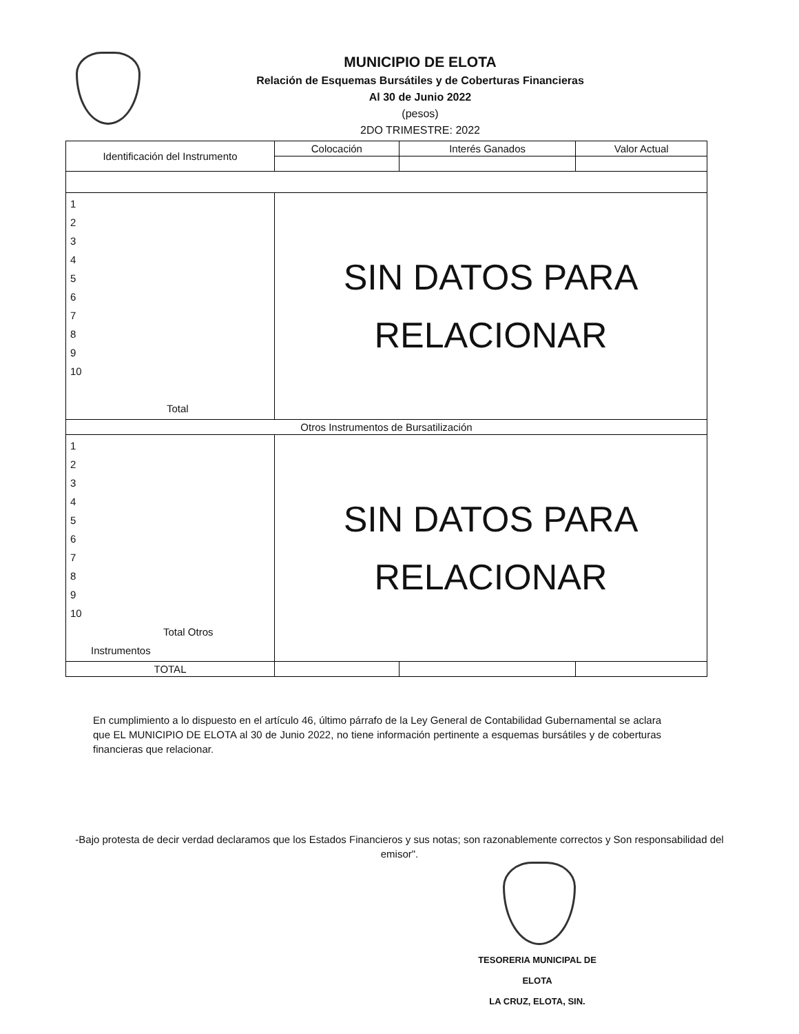MUNICIPIO DE ELOTA
Relación de Esquemas Bursátiles y de Coberturas Financieras
Al 30 de Junio 2022
(pesos)
2DO TRIMESTRE: 2022
| Identificación del Instrumento | Colocación | Interés Ganados | Valor Actual |
| --- | --- | --- | --- |
| 1 2 3 4 5 6 7 8 9 10 Total | SIN DATOS PARA RELACIONAR | | |
| Otros Instrumentos de Bursatilización | | | |
| 1 2 3 4 5 6 7 8 9 10 Total Otros Instrumentos | SIN DATOS PARA RELACIONAR | | |
| TOTAL | | | |
En cumplimiento a lo dispuesto en el artículo 46, último párrafo de la Ley General de Contabilidad Gubernamental se aclara que EL MUNICIPIO DE ELOTA al 30 de Junio 2022, no tiene información pertinente a esquemas bursátiles y de coberturas financieras que relacionar.
-Bajo protesta de decir verdad declaramos que los Estados Financieros y sus notas; son razonablemente correctos y Son responsabilidad del emisor".
TESORERIA MUNICIPAL DE ELOTA
LA CRUZ, ELOTA, SIN.